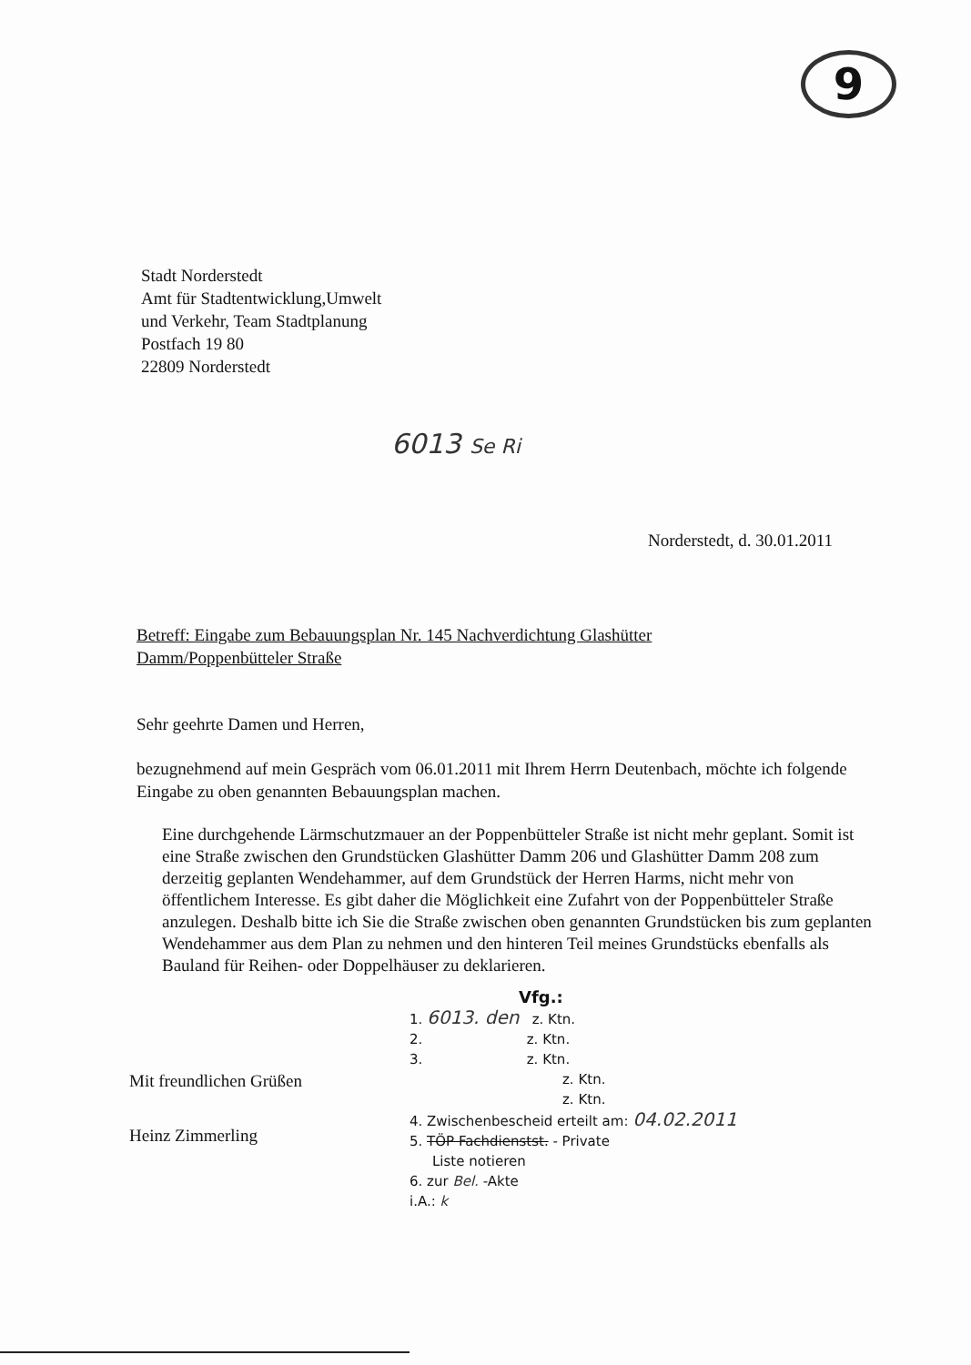9
Stadt Norderstedt
Amt für Stadtentwicklung,Umwelt
und Verkehr, Team Stadtplanung
Postfach 19 80
22809 Norderstedt
6013 Se Ri
Norderstedt, d. 30.01.2011
Betreff: Eingabe zum Bebauungsplan Nr. 145 Nachverdichtung Glashütter Damm/Poppenbütteler Straße
Sehr geehrte Damen und Herren,
bezugnehmend auf mein Gespräch vom 06.01.2011 mit Ihrem Herrn Deutenbach, möchte ich folgende Eingabe zu oben genannten Bebauungsplan machen.
Eine durchgehende Lärmschutzmauer an der Poppenbütteler Straße ist nicht mehr geplant. Somit ist eine Straße zwischen den Grundstücken Glashütter Damm 206 und Glashütter Damm 208 zum derzeitig geplanten Wendehammer, auf dem Grundstück der Herren Harms, nicht mehr von öffentlichem Interesse. Es gibt daher die Möglichkeit eine Zufahrt von der Poppenbütteler Straße anzulegen. Deshalb bitte ich Sie die Straße zwischen oben genannten Grundstücken bis zum geplanten Wendehammer aus dem Plan zu nehmen und den hinteren Teil meines Grundstücks ebenfalls als Bauland für Reihen- oder Doppelhäuser zu deklarieren.
Mit freundlichen Grüßen
Heinz Zimmerling
Vfg.:
1. 6013. den z. Ktn.
2. z. Ktn.
3. z. Ktn.
z. Ktn.
z. Ktn.
4. Zwischenbescheid erteilt am: 04.02.2011
5. TÖP Fachdienstst. - Private
Liste notieren
6. zur Bel. -Akte
i.A.: k